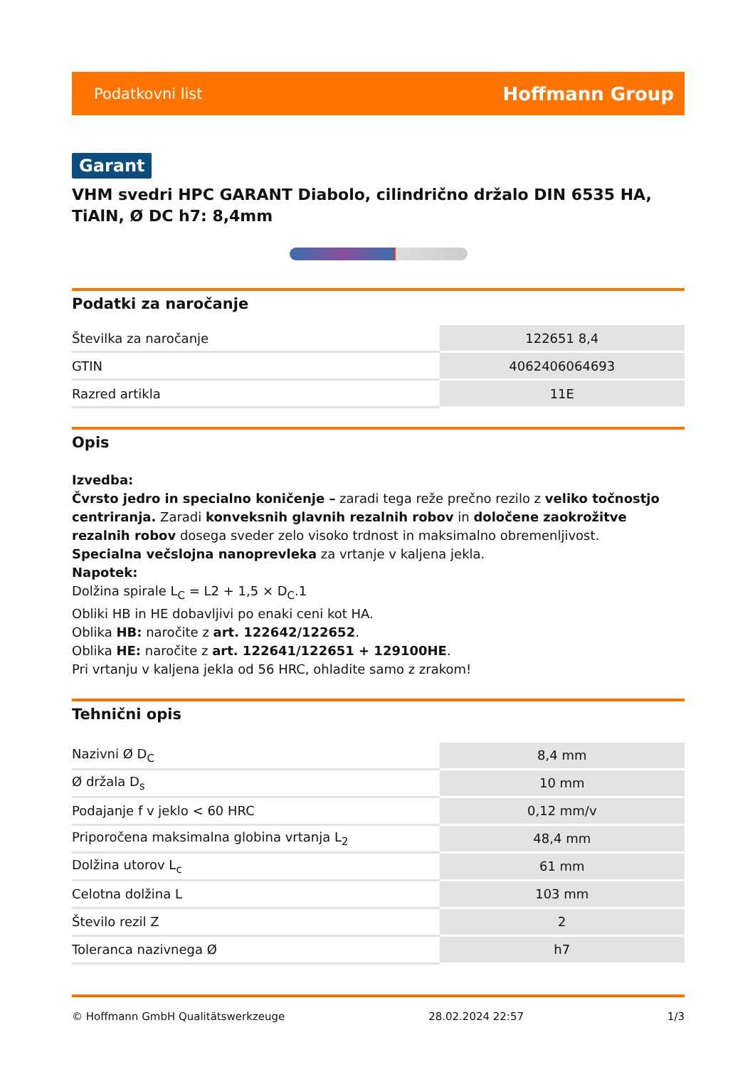Podatkovni list Hoffmann Group
Garant
VHM svedri HPC GARANT Diabolo, cilindrično držalo DIN 6535 HA, TiAlN, Ø DC h7: 8,4mm
Podatki za naročanje
| Številka za naročanje | 122651 8,4 |
| GTIN | 4062406064693 |
| Razred artikla | 11E |
Opis
Izvedba:
Čvrsto jedro in specialno koničenje – zaradi tega reže prečno rezilo z veliko točnostjo centriranja. Zaradi konveksnih glavnih rezalnih robov in določene zaokrožitve rezalnih robov dosega sveder zelo visoko trdnost in maksimalno obremenljivost.
Specialna večslojna nanoprevleka za vrtanje v kaljena jekla.
Napotek:
Dolžina spirale L<sub>C</sub> = L2 + 1,5 × D<sub>C</sub>.1
Obliki HB in HE dobavljivi po enaki ceni kot HA.
Oblika HB: naročite z art. 122642/122652.
Oblika HE: naročite z art. 122641/122651 + 129100HE.
Pri vrtanju v kaljena jekla od 56 HRC, ohladite samo z zrakom!
Tehnični opis
| Nazivni Ø D<sub>C</sub> | 8,4 mm |
| Ø držala D<sub>s</sub> | 10 mm |
| Podajanje f v jeklo < 60 HRC | 0,12 mm/v |
| Priporočena maksimalna globina vrtanja L<sub>2</sub> | 48,4 mm |
| Dolžina utorov L<sub>c</sub> | 61 mm |
| Celotna dolžina L | 103 mm |
| Število rezil Z | 2 |
| Toleranca nazivnega Ø | h7 |
© Hoffmann GmbH Qualitätswerkzeuge 28.02.2024 22:57 1/3